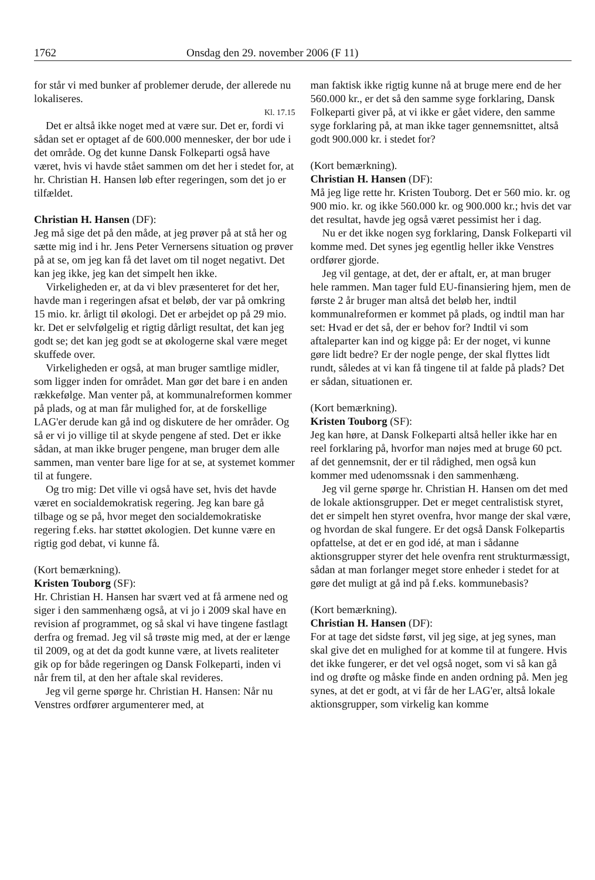1762 Onsdag den 29. november 2006 (F 11)
for står vi med bunker af problemer derude, der allerede nu lokaliseres.
Kl. 17.15
Det er altså ikke noget med at være sur. Det er, fordi vi sådan set er optaget af de 600.000 mennesker, der bor ude i det område. Og det kunne Dansk Folkeparti også have været, hvis vi havde stået sammen om det her i stedet for, at hr. Christian H. Hansen løb efter regeringen, som det jo er tilfældet.
Christian H. Hansen (DF):
Jeg må sige det på den måde, at jeg prøver på at stå her og sætte mig ind i hr. Jens Peter Vernersens situation og prøver på at se, om jeg kan få det lavet om til noget negativt. Det kan jeg ikke, jeg kan det simpelt hen ikke.
Virkeligheden er, at da vi blev præsenteret for det her, havde man i regeringen afsat et beløb, der var på omkring 15 mio. kr. årligt til økologi. Det er arbejdet op på 29 mio. kr. Det er selvfølgelig et rigtig dårligt resultat, det kan jeg godt se; det kan jeg godt se at økologerne skal være meget skuffede over.
Virkeligheden er også, at man bruger samtlige midler, som ligger inden for området. Man gør det bare i en anden rækkefølge. Man venter på, at kommunalreformen kommer på plads, og at man får mulighed for, at de forskellige LAG'er derude kan gå ind og diskutere de her områder. Og så er vi jo villige til at skyde pengene af sted. Det er ikke sådan, at man ikke bruger pengene, man bruger dem alle sammen, man venter bare lige for at se, at systemet kommer til at fungere.
Og tro mig: Det ville vi også have set, hvis det havde været en socialdemokratisk regering. Jeg kan bare gå tilbage og se på, hvor meget den socialdemokratiske regering f.eks. har støttet økologien. Det kunne være en rigtig god debat, vi kunne få.
(Kort bemærkning).
Kristen Touborg (SF):
Hr. Christian H. Hansen har svært ved at få armene ned og siger i den sammenhæng også, at vi jo i 2009 skal have en revision af programmet, og så skal vi have tingene fastlagt derfra og fremad. Jeg vil så trøste mig med, at der er længe til 2009, og at det da godt kunne være, at livets realiteter gik op for både regeringen og Dansk Folkeparti, inden vi når frem til, at den her aftale skal revideres.
Jeg vil gerne spørge hr. Christian H. Hansen: Når nu Venstres ordfører argumenterer med, at
man faktisk ikke rigtig kunne nå at bruge mere end de her 560.000 kr., er det så den samme syge forklaring, Dansk Folkeparti giver på, at vi ikke er gået videre, den samme syge forklaring på, at man ikke tager gennemsnittet, altså godt 900.000 kr. i stedet for?
(Kort bemærkning).
Christian H. Hansen (DF):
Må jeg lige rette hr. Kristen Touborg. Det er 560 mio. kr. og 900 mio. kr. og ikke 560.000 kr. og 900.000 kr.; hvis det var det resultat, havde jeg også været pessimist her i dag.
Nu er det ikke nogen syg forklaring, Dansk Folkeparti vil komme med. Det synes jeg egentlig heller ikke Venstres ordfører gjorde.
Jeg vil gentage, at det, der er aftalt, er, at man bruger hele rammen. Man tager fuld EU-finansiering hjem, men de første 2 år bruger man altså det beløb her, indtil kommunalreformen er kommet på plads, og indtil man har set: Hvad er det så, der er behov for? Indtil vi som aftaleparter kan ind og kigge på: Er der noget, vi kunne gøre lidt bedre? Er der nogle penge, der skal flyttes lidt rundt, således at vi kan få tingene til at falde på plads? Det er sådan, situationen er.
(Kort bemærkning).
Kristen Touborg (SF):
Jeg kan høre, at Dansk Folkeparti altså heller ikke har en reel forklaring på, hvorfor man nøjes med at bruge 60 pct. af det gennemsnit, der er til rådighed, men også kun kommer med udenomssnak i den sammenhæng.
Jeg vil gerne spørge hr. Christian H. Hansen om det med de lokale aktionsgrupper. Det er meget centralistisk styret, det er simpelt hen styret ovenfra, hvor mange der skal være, og hvordan de skal fungere. Er det også Dansk Folkepartis opfattelse, at det er en god idé, at man i sådanne aktionsgrupper styrer det hele ovenfra rent strukturmæssigt, sådan at man forlanger meget store enheder i stedet for at gøre det muligt at gå ind på f.eks. kommunebasis?
(Kort bemærkning).
Christian H. Hansen (DF):
For at tage det sidste først, vil jeg sige, at jeg synes, man skal give det en mulighed for at komme til at fungere. Hvis det ikke fungerer, er det vel også noget, som vi så kan gå ind og drøfte og måske finde en anden ordning på. Men jeg synes, at det er godt, at vi får de her LAG'er, altså lokale aktionsgrupper, som virkelig kan komme